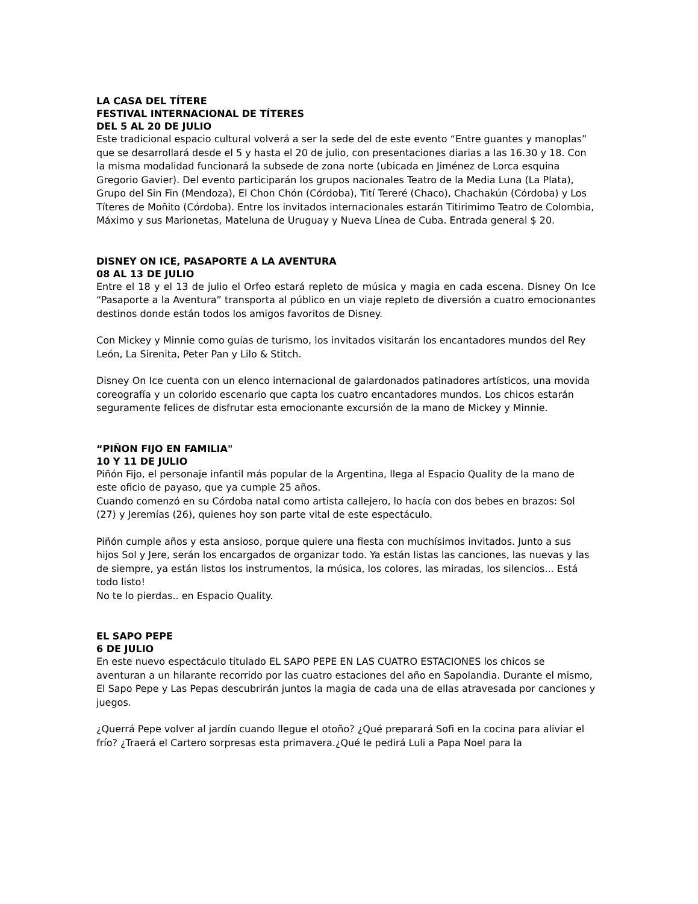LA CASA DEL TÍTERE
FESTIVAL INTERNACIONAL DE TÍTERES
DEL 5 AL 20 DE JULIO
Este tradicional espacio cultural volverá a ser la sede del de este evento “Entre guantes y manoplas” que se desarrollará desde el 5 y hasta el 20 de julio, con presentaciones diarias a las 16.30 y 18. Con la misma modalidad funcionará la subsede de zona norte (ubicada en Jiménez de Lorca esquina Gregorio Gavier). Del evento participarán los grupos nacionales Teatro de la Media Luna (La Plata), Grupo del Sin Fin (Mendoza), El Chon Chón (Córdoba), Tití Tereré (Chaco), Chachakún (Córdoba) y Los Títeres de Moñito (Córdoba). Entre los invitados internacionales estarán Titirimimo Teatro de Colombia, Máximo y sus Marionetas, Mateluna de Uruguay y Nueva Línea de Cuba. Entrada general $ 20.
DISNEY ON ICE, PASAPORTE A LA AVENTURA
08 AL 13 DE JULIO
Entre el 18 y el 13 de julio el Orfeo estará repleto de música y magia en cada escena. Disney On Ice “Pasaporte a la Aventura” transporta al público en un viaje repleto de diversión a cuatro emocionantes destinos donde están todos los amigos favoritos de Disney.
Con Mickey y Minnie como guías de turismo, los invitados visitarán los encantadores mundos del Rey León, La Sirenita, Peter Pan y Lilo & Stitch.
Disney On Ice cuenta con un elenco internacional de galardonados patinadores artísticos, una movida coreografía y un colorido escenario que capta los cuatro encantadores mundos. Los chicos estarán seguramente felices de disfrutar esta emocionante excursión de la mano de Mickey y Minnie.
“PIÑON FIJO EN FAMILIA"
10 Y 11 DE JULIO
Piñón Fijo, el personaje infantil más popular de la Argentina, llega al Espacio Quality de la mano de este oficio de payaso, que ya cumple 25 años.
Cuando comenzó en su Córdoba natal como artista callejero, lo hacía con dos bebes en brazos: Sol (27) y Jeremías (26), quienes hoy son parte vital de este espectáculo.
Piñón cumple años y esta ansioso, porque quiere una fiesta con muchísimos invitados. Junto a sus hijos Sol y Jere, serán los encargados de organizar todo. Ya están listas las canciones, las nuevas y las de siempre, ya están listos los instrumentos, la música, los colores, las miradas, los silencios... Está todo listo!
No te lo pierdas.. en Espacio Quality.
EL SAPO PEPE
6 DE JULIO
En este nuevo espectáculo titulado EL SAPO PEPE EN LAS CUATRO ESTACIONES los chicos se aventuran a un hilarante recorrido por las cuatro estaciones del año en Sapolandia. Durante el mismo, El Sapo Pepe y Las Pepas descubrirán juntos la magia de cada una de ellas atravesada por canciones y juegos.
¿Querrá Pepe volver al jardín cuando llegue el otoño? ¿Qué preparará Sofi en la cocina para aliviar el frío? ¿Traerá el Cartero sorpresas esta primavera.¿Qué le pedirá Luli a Papa Noel para la